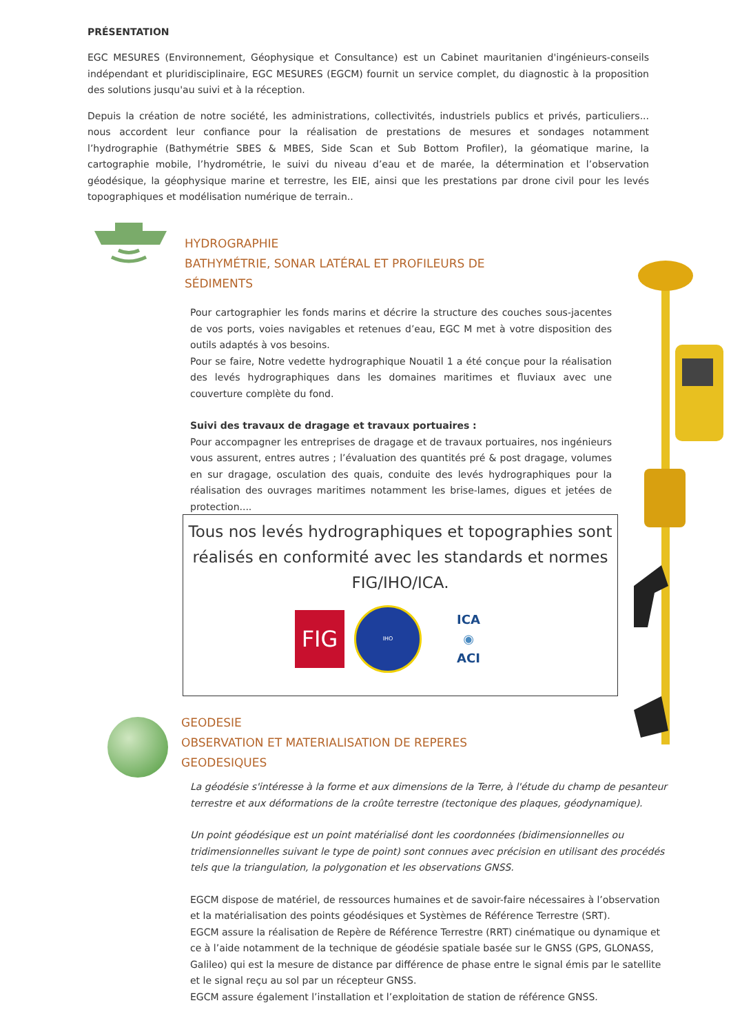PRÉSENTATION
EGC MESURES (Environnement, Géophysique et Consultance) est un Cabinet mauritanien d'ingénieurs-conseils indépendant et pluridisciplinaire, EGC MESURES (EGCM) fournit un service complet, du diagnostic à la proposition des solutions jusqu'au suivi et à la réception.
Depuis la création de notre société, les administrations, collectivités, industriels publics et privés, particuliers... nous accordent leur confiance pour la réalisation de prestations de mesures et sondages notamment l’hydrographie (Bathymétrie SBES & MBES, Side Scan et Sub Bottom Profiler), la géomatique marine, la cartographie mobile, l’hydrométrie, le suivi du niveau d’eau et de marée, la détermination et l’observation géodésique, la géophysique marine et terrestre, les EIE, ainsi que les prestations par drone civil pour les levés topographiques et modélisation numérique de terrain..
HYDROGRAPHIE
BATHYMÉTRIE, SONAR LATÉRAL ET PROFILEURS DE SÉDIMENTS
Pour cartographier les fonds marins et décrire la structure des couches sous-jacentes de vos ports, voies navigables et retenues d’eau, EGC M met à votre disposition des outils adaptés à vos besoins.
Pour se faire, Notre vedette hydrographique Nouatil 1 a été conçue pour la réalisation des levés hydrographiques dans les domaines maritimes et fluviaux avec une couverture complète du fond.
Suivi des travaux de dragage et travaux portuaires :
Pour accompagner les entreprises de dragage et de travaux portuaires, nos ingénieurs vous assurent, entres autres ; l’évaluation des quantités pré & post dragage, volumes en sur dragage, osculation des quais, conduite des levés hydrographiques pour la réalisation des ouvrages maritimes notamment les brise-lames, digues et jetées de protection....
Tous nos levés hydrographiques et topographies sont réalisés en conformité avec les standards et normes FIG/IHO/ICA.
FIG
IHO
ICA
◉
ACI
GEODESIE
OBSERVATION ET MATERIALISATION DE REPERES GEODESIQUES
La géodésie s'intéresse à la forme et aux dimensions de la Terre, à l'étude du champ de pesanteur terrestre et aux déformations de la croûte terrestre (tectonique des plaques, géodynamique).
Un point géodésique est un point matérialisé dont les coordonnées (bidimensionnelles ou tridimensionnelles suivant le type de point) sont connues avec précision en utilisant des procédés tels que la triangulation, la polygonation et les observations GNSS.
EGCM dispose de matériel, de ressources humaines et de savoir-faire nécessaires à l’observation et la matérialisation des points géodésiques et Systèmes de Référence Terrestre (SRT).
EGCM assure la réalisation de Repère de Référence Terrestre (RRT) cinématique ou dynamique et ce à l’aide notamment de la technique de géodésie spatiale basée sur le GNSS (GPS, GLONASS, Galileo) qui est la mesure de distance par différence de phase entre le signal émis par le satellite et le signal reçu au sol par un récepteur GNSS.
EGCM assure également l’installation et l’exploitation de station de référence GNSS.